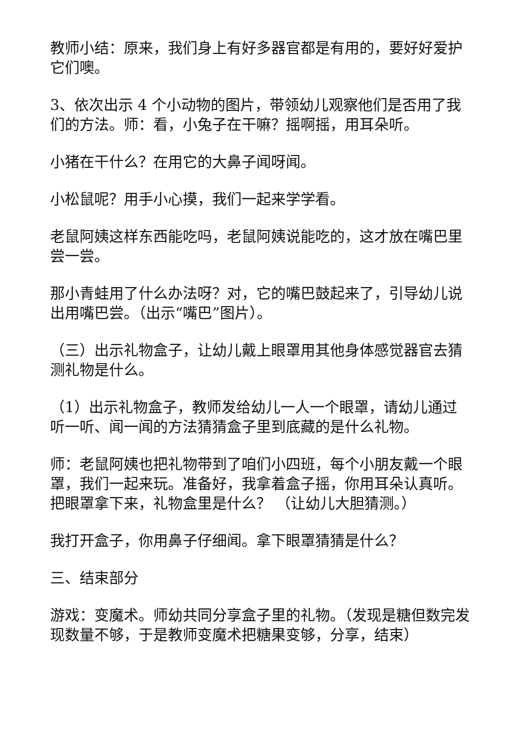教师小结：原来，我们身上有好多器官都是有用的，要好好爱护它们噢。
3、依次出示 4 个小动物的图片，带领幼儿观察他们是否用了我们的方法。师：看，小兔子在干嘛？摇啊摇，用耳朵听。
小猪在干什么？在用它的大鼻子闻呀闻。
小松鼠呢？用手小心摸，我们一起来学学看。
老鼠阿姨这样东西能吃吗，老鼠阿姨说能吃的，这才放在嘴巴里尝一尝。
那小青蛙用了什么办法呀？对，它的嘴巴鼓起来了，引导幼儿说出用嘴巴尝。（出示“嘴巴”图片）。
（三）出示礼物盒子，让幼儿戴上眼罩用其他身体感觉器官去猜测礼物是什么。
（1）出示礼物盒子，教师发给幼儿一人一个眼罩，请幼儿通过听一听、闻一闻的方法猜猜盒子里到底藏的是什么礼物。
师：老鼠阿姨也把礼物带到了咱们小四班，每个小朋友戴一个眼罩，我们一起来玩。准备好，我拿着盒子摇，你用耳朵认真听。把眼罩拿下来，礼物盒里是什么？ （让幼儿大胆猜测。）
我打开盒子，你用鼻子仔细闻。拿下眼罩猜猜是什么？
三、结束部分
游戏：变魔术。师幼共同分享盒子里的礼物。（发现是糖但数完发现数量不够，于是教师变魔术把糖果变够，分享，结束）